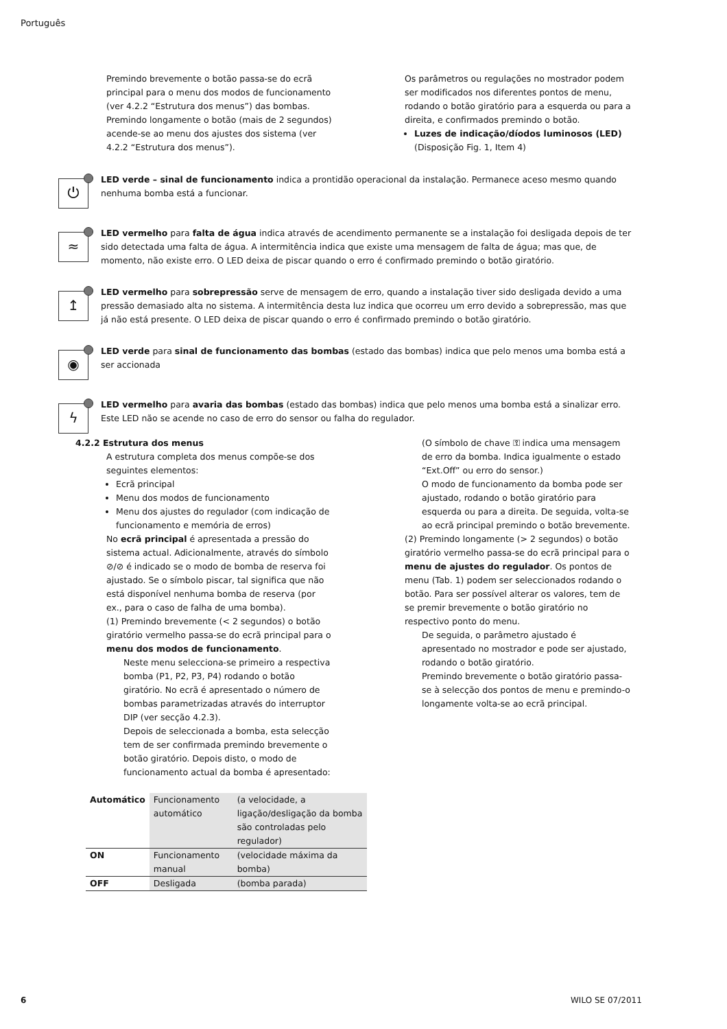Português
Premindo brevemente o botão passa-se do ecrã principal para o menu dos modos de funcionamento (ver 4.2.2 “Estrutura dos menus”) das bombas. Premindo longamente o botão (mais de 2 segundos) acende-se ao menu dos ajustes dos sistema (ver 4.2.2 “Estrutura dos menus”).
Os parâmetros ou regulações no mostrador podem ser modificados nos diferentes pontos de menu, rodando o botão giratório para a esquerda ou para a direita, e confirmados premindo o botão.
Luzes de indicação/díodos luminosos (LED)
(Disposição Fig. 1, Item 4)
⏻
LED verde – sinal de funcionamento indica a prontidão operacional da instalação. Permanece aceso mesmo quando nenhuma bomba está a funcionar.
≈
LED vermelho para falta de água indica através de acendimento permanente se a instalação foi desligada depois de ter sido detectada uma falta de água. A intermitência indica que existe uma mensagem de falta de água; mas que, de momento, não existe erro. O LED deixa de piscar quando o erro é confirmado premindo o botão giratório.
↥
LED vermelho para sobrepressão serve de mensagem de erro, quando a instalação tiver sido desligada devido a uma pressão demasiado alta no sistema. A intermitência desta luz indica que ocorreu um erro devido a sobrepressão, mas que já não está presente. O LED deixa de piscar quando o erro é confirmado premindo o botão giratório.
◉
LED verde para sinal de funcionamento das bombas (estado das bombas) indica que pelo menos uma bomba está a ser accionada
ϟ
LED vermelho para avaria das bombas (estado das bombas) indica que pelo menos uma bomba está a sinalizar erro. Este LED não se acende no caso de erro do sensor ou falha do regulador.
4.2.2 Estrutura dos menus
A estrutura completa dos menus compõe-se dos seguintes elementos:
Ecrã principal
Menu dos modos de funcionamento
Menu dos ajustes do regulador (com indicação de funcionamento e memória de erros)
No ecrã principal é apresentada a pressão do sistema actual. Adicionalmente, através do símbolo ⊘/⊘ é indicado se o modo de bomba de reserva foi ajustado. Se o símbolo piscar, tal significa que não está disponível nenhuma bomba de reserva (por ex., para o caso de falha de uma bomba).
(1) Premindo brevemente (< 2 segundos) o botão giratório vermelho passa-se do ecrã principal para o menu dos modos de funcionamento.
Neste menu selecciona-se primeiro a respectiva bomba (P1, P2, P3, P4) rodando o botão giratório. No ecrã é apresentado o número de bombas parametrizadas através do interruptor DIP (ver secção 4.2.3).
Depois de seleccionada a bomba, esta selecção tem de ser confirmada premindo brevemente o botão giratório. Depois disto, o modo de funcionamento actual da bomba é apresentado:
| Automático | Funcionamento automático | (a velocidade, a ligação/desligação da bomba são controladas pelo regulador) |
| ON | Funcionamento manual | (velocidade máxima da bomba) |
| OFF | Desligada | (bomba parada) |
(O símbolo de chave ⚿ indica uma mensagem de erro da bomba. Indica igualmente o estado “Ext.Off” ou erro do sensor.)
O modo de funcionamento da bomba pode ser ajustado, rodando o botão giratório para esquerda ou para a direita. De seguida, volta-se ao ecrã principal premindo o botão brevemente.
(2) Premindo longamente (> 2 segundos) o botão giratório vermelho passa-se do ecrã principal para o menu de ajustes do regulador. Os pontos de menu (Tab. 1) podem ser seleccionados rodando o botão. Para ser possível alterar os valores, tem de se premir brevemente o botão giratório no respectivo ponto do menu.
De seguida, o parâmetro ajustado é apresentado no mostrador e pode ser ajustado, rodando o botão giratório.
Premindo brevemente o botão giratório passa-se à selecção dos pontos de menu e premindo-o longamente volta-se ao ecrã principal.
6 WILO SE 07/2011